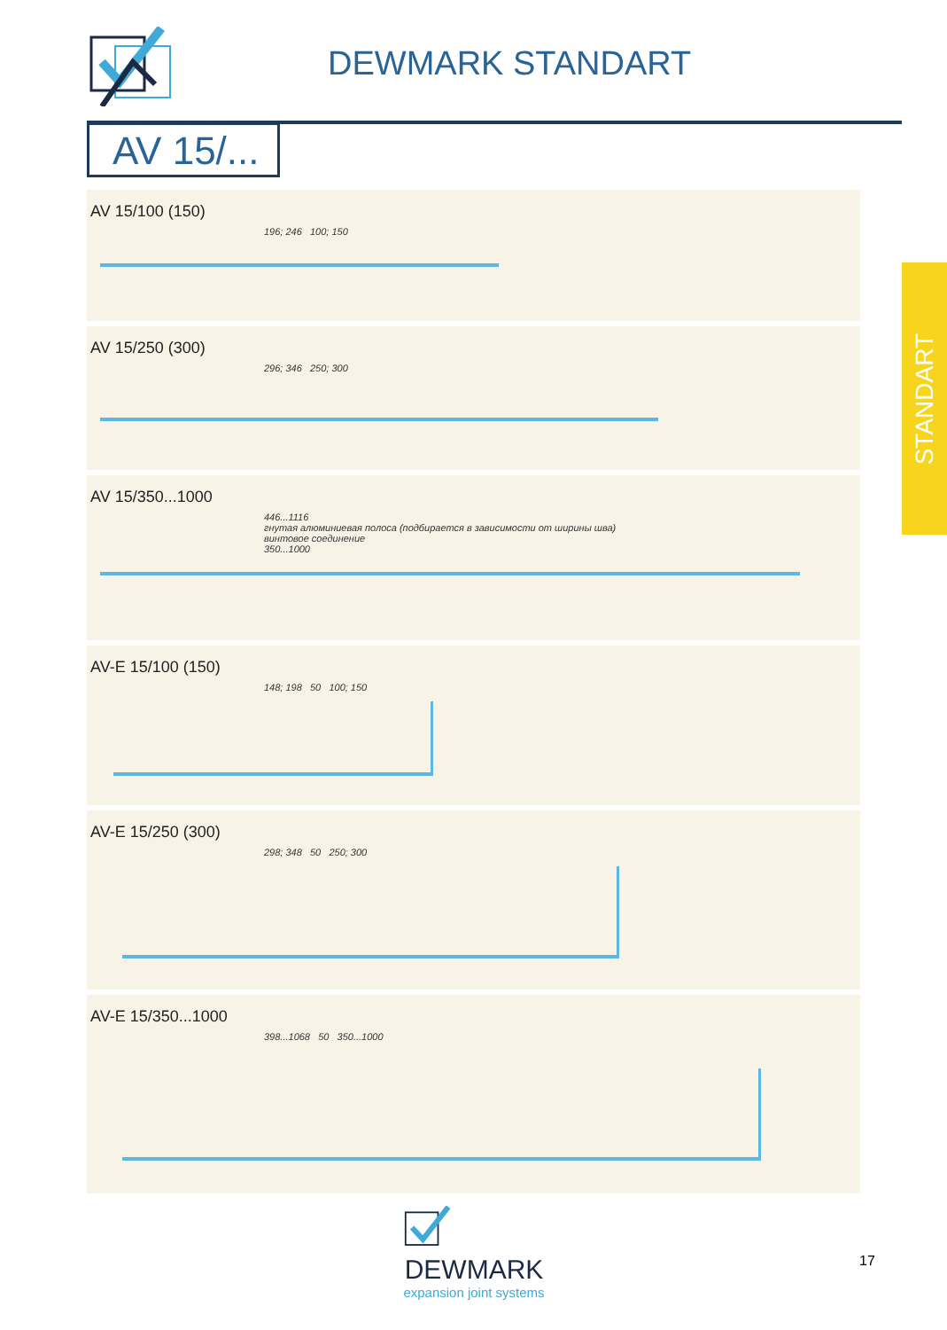DEWMARK STANDART
AV 15/...
STANDART
AV 15/100 (150)
196; 246 100; 150
AV 15/250 (300)
296; 346 250; 300
AV 15/350...1000
446...1116
гнутая алюминиевая полоса (подбирается в зависимости от ширины шва)
винтовое соединение
350...1000
AV-E 15/100 (150)
148; 198 50 100; 150
AV-E 15/250 (300)
298; 348 50 250; 300
AV-E 15/350...1000
398...1068 50 350...1000
DEWMARK
expansion joint systems
17